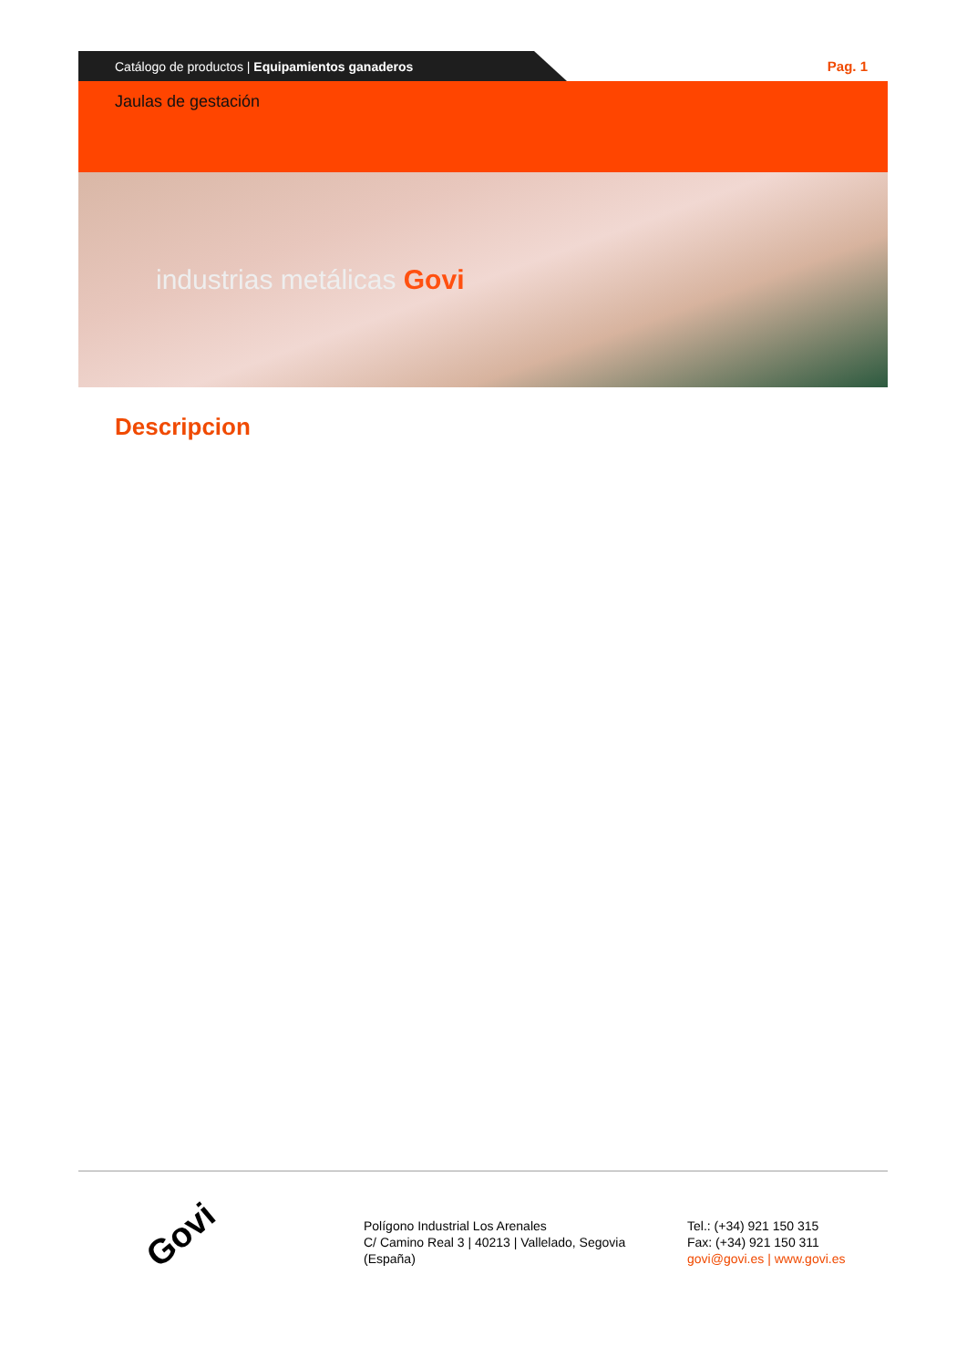Catálogo de productos | Equipamientos ganaderos
Pag. 1
Jaulas de gestación
industrias metálicas Govi
Descripcion
Govi
Polígono Industrial Los Arenales
C/ Camino Real 3 | 40213 | Vallelado, Segovia
(España)
Tel.: (+34) 921 150 315
Fax: (+34) 921 150 311
govi@govi.es | www.govi.es